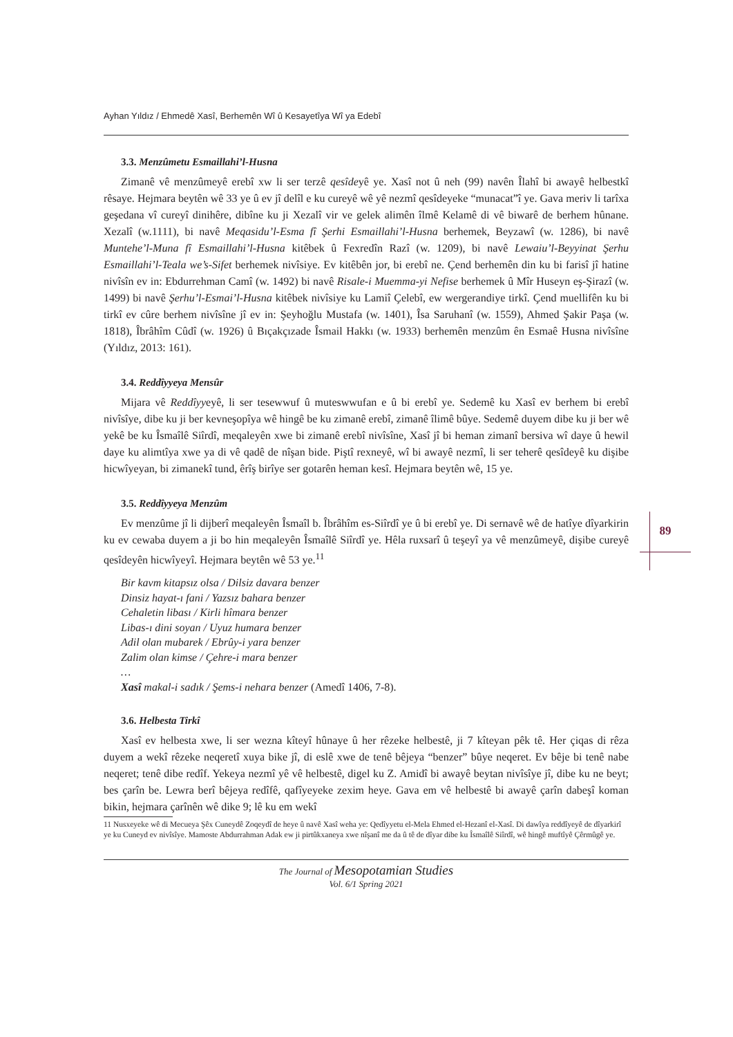89
Ayhan Yıldız / Ehmedê Xasî, Berhemên Wî û Kesayetîya Wî ya Edebî
3.3. Menzûmetu Esmaillahi’l-Husna
Zimanê vê menzûmeyê erebî xw li ser terzê qesîdeyê ye. Xasî not û neh (99) navên Îlahî bi awayê helbestkî rêsaye. Hejmara beytên wê 33 ye û ev jî delîl e ku cureyê wê yê nezmî qesîdeyeke “munacat”î ye. Gava meriv li tarîxa geşedana vî cureyî dinihêre, dibîne ku ji Xezalî vir ve gelek alimên îlmê Kelamê di vê biwarê de berhem hûnane. Xezalî (w.1111), bi navê Meqasidu’l-Esma fî Şerhi Esmaillahi’l-Husna berhemek, Beyzawî (w. 1286), bi navê Muntehe’l-Muna fî Esmaillahi’l-Husna kitêbek û Fexredîn Razî (w. 1209), bi navê Lewaiu’l-Beyyinat Şerhu Esmaillahi’l-Teala we’s-Sifet berhemek nivîsiye. Ev kitêbên jor, bi erebî ne. Çend berhemên din ku bi farisî jî hatine nivîsîn ev in: Ebdurrehman Camî (w. 1492) bi navê Risale-i Muemma-yi Nefise berhemek û Mîr Huseyn eş-Şirazî (w. 1499) bi navê Şerhu’l-Esmai’l-Husna kitêbek nivîsiye ku Lamiî Çelebî, ew wergerandiye tirkî. Çend muellifên ku bi tirkî ev cûre berhem nivîsîne jî ev in: Şeyhoğlu Mustafa (w. 1401), Îsa Saruhanî (w. 1559), Ahmed Şakir Paşa (w. 1818), Îbrâhîm Cûdî (w. 1926) û Bıçakçızade Îsmail Hakkı (w. 1933) berhemên menzûm ên Esmaê Husna nivîsîne (Yıldız, 2013: 161).
3.4. Reddîyyeya Mensûr
Mijara vê Reddîyyeyê, li ser tesewwuf û muteswwufan e û bi erebî ye. Sedemê ku Xasî ev berhem bi erebî nivîsîye, dibe ku ji ber kevneşopîya wê hingê be ku zimanê erebî, zimanê îlimê bûye. Sedemê duyem dibe ku ji ber wê yekê be ku Îsmaîlê Siîrdî, meqaleyên xwe bi zimanê erebî nivîsîne, Xasî jî bi heman zimanî bersiva wî daye û hewil daye ku alimtîya xwe ya di vê qadê de nîşan bide. Piştî rexneyê, wî bi awayê nezmî, li ser teherê qesîdeyê ku dişibe hicwîyeyan, bi zimanekî tund, êrîş birîye ser gotarên heman kesî. Hejmara beytên wê, 15 ye.
3.5. Reddîyyeya Menzûm
Ev menzûme jî li dijberî meqaleyên Îsmaîl b. Îbrâhîm es-Siîrdî ye û bi erebî ye. Di sernavê wê de hatîye dîyarkirin ku ev cewaba duyem a ji bo hin meqaleyên Îsmaîlê Siîrdî ye. Hêla ruxsarî û teşeyî ya vê menzûmeyê, dişibe cureyê qesîdeyên hicwîyeyî. Hejmara beytên wê 53 ye.<sup>11</sup>
Bir kavm kitapsız olsa / Dilsiz davara benzer
Dinsiz hayat-ı fani / Yazsız bahara benzer
Cehaletin libası / Kirli hîmara benzer
Libas-ı dini soyan / Uyuz humara benzer
Adil olan mubarek / Ebrûy-i yara benzer
Zalim olan kimse / Çehre-i mara benzer
…
Xasî makal-i sadık / Şems-i nehara benzer (Amedî 1406, 7-8).
3.6. Helbesta Tirkî
Xasî ev helbesta xwe, li ser wezna kîteyî hûnaye û her rêzeke helbestê, ji 7 kîteyan pêk tê. Her çiqas di rêza duyem a wekî rêzeke neqeretî xuya bike jî, di eslê xwe de tenê bêjeya “benzer” bûye neqeret. Ev bêje bi tenê nabe neqeret; tenê dibe redîf. Yekeya nezmî yê vê helbestê, digel ku Z. Amidî bi awayê beytan nivîsîye jî, dibe ku ne beyt; bes çarîn be. Lewra berî bêjeya redîfê, qafîyeyeke zexim heye. Gava em vê helbestê bi awayê çarîn dabeşî koman bikin, hejmara çarînên wê dike 9; lê ku em wekî
11 Nusxeyeke wê di Mecueya Şêx Cuneydê Zoqeydî de heye û navê Xasî weha ye: Qedîyyetu el-Mela Ehmed el-Hezanî el-Xasî. Di dawîya reddîyeyê de dîyarkirî ye ku Cuneyd ev nivîsîye. Mamoste Abdurrahman Adak ew ji pirtûkxaneya xwe nîşanî me da û tê de dîyar dibe ku Îsmaîlê Siîrdî, wê hingê muftîyê Çêrmûgê ye.
The Journal of Mesopotamian Studies
Vol. 6/1 Spring 2021